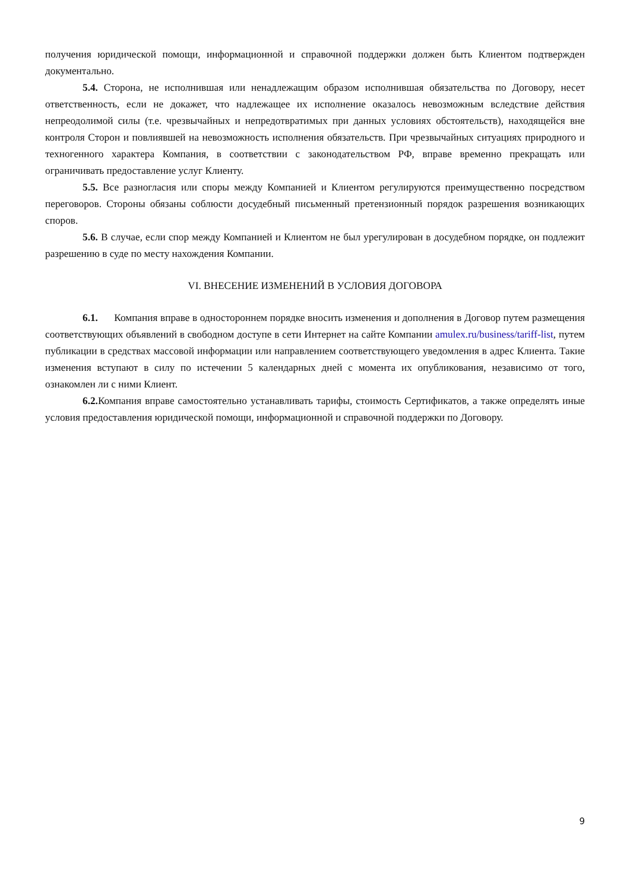получения юридической помощи, информационной и справочной поддержки должен быть Клиентом подтвержден документально.
5.4. Сторона, не исполнившая или ненадлежащим образом исполнившая обязательства по Договору, несет ответственность, если не докажет, что надлежащее их исполнение оказалось невозможным вследствие действия непреодолимой силы (т.е. чрезвычайных и непредотвратимых при данных условиях обстоятельств), находящейся вне контроля Сторон и повлиявшей на невозможность исполнения обязательств. При чрезвычайных ситуациях природного и техногенного характера Компания, в соответствии с законодательством РФ, вправе временно прекращать или ограничивать предоставление услуг Клиенту.
5.5. Все разногласия или споры между Компанией и Клиентом регулируются преимущественно посредством переговоров. Стороны обязаны соблюсти досудебный письменный претензионный порядок разрешения возникающих споров.
5.6. В случае, если спор между Компанией и Клиентом не был урегулирован в досудебном порядке, он подлежит разрешению в суде по месту нахождения Компании.
VI. ВНЕСЕНИЕ ИЗМЕНЕНИЙ В УСЛОВИЯ ДОГОВОРА
6.1. Компания вправе в одностороннем порядке вносить изменения и дополнения в Договор путем размещения соответствующих объявлений в свободном доступе в сети Интернет на сайте Компании amulex.ru/business/tariff-list, путем публикации в средствах массовой информации или направлением соответствующего уведомления в адрес Клиента. Такие изменения вступают в силу по истечении 5 календарных дней с момента их опубликования, независимо от того, ознакомлен ли с ними Клиент.
6.2. Компания вправе самостоятельно устанавливать тарифы, стоимость Сертификатов, а также определять иные условия предоставления юридической помощи, информационной и справочной поддержки по Договору.
9